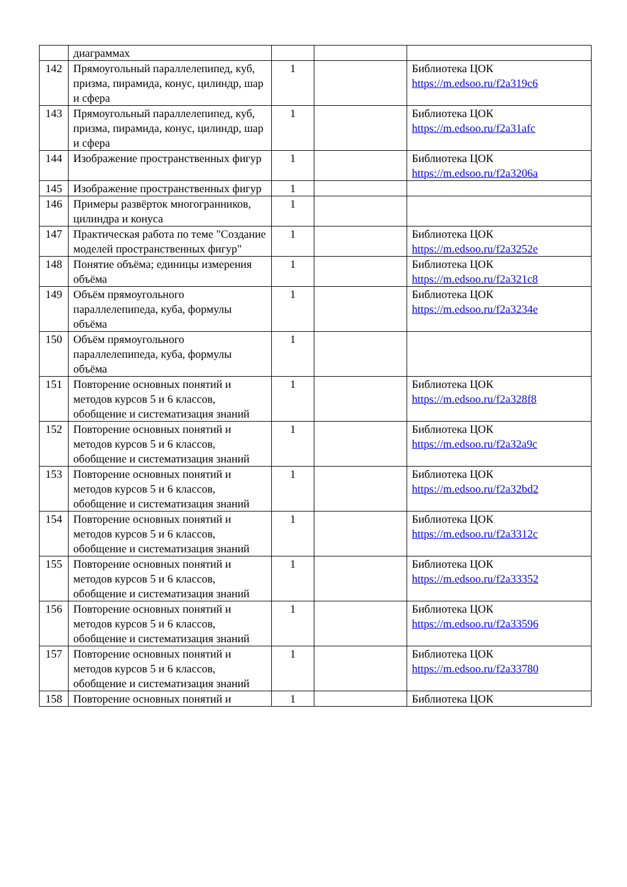| | диаграммах | | | |
| 142 | Прямоугольный параллелепипед, куб, призма, пирамида, конус, цилиндр, шар и сфера | 1 | | Библиотека ЦОК https://m.edsoo.ru/f2a319c6 |
| 143 | Прямоугольный параллелепипед, куб, призма, пирамида, конус, цилиндр, шар и сфера | 1 | | Библиотека ЦОК https://m.edsoo.ru/f2a31afc |
| 144 | Изображение пространственных фигур | 1 | | Библиотека ЦОК https://m.edsoo.ru/f2a3206a |
| 145 | Изображение пространственных фигур | 1 | | |
| 146 | Примеры развёрток многогранников, цилиндра и конуса | 1 | | |
| 147 | Практическая работа по теме "Создание моделей пространственных фигур" | 1 | | Библиотека ЦОК https://m.edsoo.ru/f2a3252e |
| 148 | Понятие объёма; единицы измерения объёма | 1 | | Библиотека ЦОК https://m.edsoo.ru/f2a321c8 |
| 149 | Объём прямоугольного параллелепипеда, куба, формулы объёма | 1 | | Библиотека ЦОК https://m.edsoo.ru/f2a3234e |
| 150 | Объём прямоугольного параллелепипеда, куба, формулы объёма | 1 | | |
| 151 | Повторение основных понятий и методов курсов 5 и 6 классов, обобщение и систематизация знаний | 1 | | Библиотека ЦОК https://m.edsoo.ru/f2a328f8 |
| 152 | Повторение основных понятий и методов курсов 5 и 6 классов, обобщение и систематизация знаний | 1 | | Библиотека ЦОК https://m.edsoo.ru/f2a32a9c |
| 153 | Повторение основных понятий и методов курсов 5 и 6 классов, обобщение и систематизация знаний | 1 | | Библиотека ЦОК https://m.edsoo.ru/f2a32bd2 |
| 154 | Повторение основных понятий и методов курсов 5 и 6 классов, обобщение и систематизация знаний | 1 | | Библиотека ЦОК https://m.edsoo.ru/f2a3312c |
| 155 | Повторение основных понятий и методов курсов 5 и 6 классов, обобщение и систематизация знаний | 1 | | Библиотека ЦОК https://m.edsoo.ru/f2a33352 |
| 156 | Повторение основных понятий и методов курсов 5 и 6 классов, обобщение и систематизация знаний | 1 | | Библиотека ЦОК https://m.edsoo.ru/f2a33596 |
| 157 | Повторение основных понятий и методов курсов 5 и 6 классов, обобщение и систематизация знаний | 1 | | Библиотека ЦОК https://m.edsoo.ru/f2a33780 |
| 158 | Повторение основных понятий и | 1 | | Библиотека ЦОК |